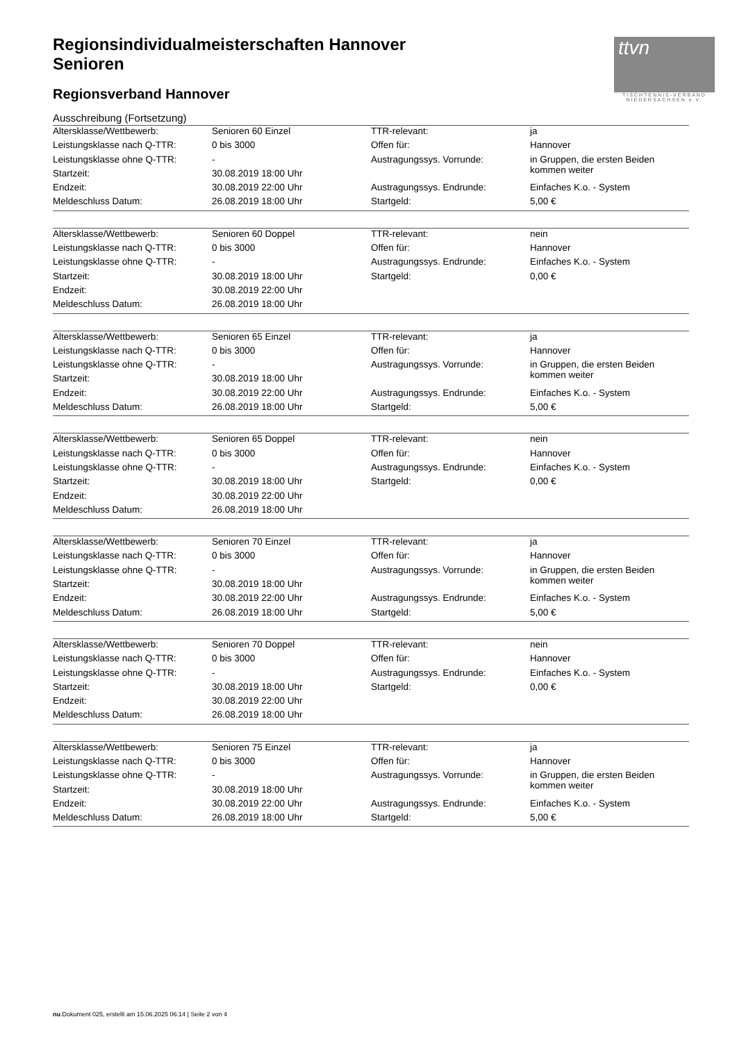ttvn
TISCHTENNIS-VERBAND NIEDERSACHSEN e.V.
Regionsindividualmeisterschaften Hannover
Senioren
Regionsverband Hannover
Ausschreibung (Fortsetzung)
| Altersklasse/Wettbewerb: | Senioren 60 Einzel | TTR-relevant: | ja |
| Leistungsklasse nach Q-TTR: | 0 bis 3000 | Offen für: | Hannover |
| Leistungsklasse ohne Q-TTR: | - | Austragungssys. Vorrunde: | in Gruppen, die ersten Beiden kommen weiter |
| Startzeit: | 30.08.2019 18:00 Uhr | | |
| Endzeit: | 30.08.2019 22:00 Uhr | Austragungssys. Endrunde: | Einfaches K.o. - System |
| Meldeschluss Datum: | 26.08.2019 18:00 Uhr | Startgeld: | 5,00 € |
| Altersklasse/Wettbewerb: | Senioren 60 Doppel | TTR-relevant: | nein |
| Leistungsklasse nach Q-TTR: | 0 bis 3000 | Offen für: | Hannover |
| Leistungsklasse ohne Q-TTR: | - | Austragungssys. Endrunde: | Einfaches K.o. - System |
| Startzeit: | 30.08.2019 18:00 Uhr | Startgeld: | 0,00 € |
| Endzeit: | 30.08.2019 22:00 Uhr | | |
| Meldeschluss Datum: | 26.08.2019 18:00 Uhr | | |
| Altersklasse/Wettbewerb: | Senioren 65 Einzel | TTR-relevant: | ja |
| Leistungsklasse nach Q-TTR: | 0 bis 3000 | Offen für: | Hannover |
| Leistungsklasse ohne Q-TTR: | - | Austragungssys. Vorrunde: | in Gruppen, die ersten Beiden kommen weiter |
| Startzeit: | 30.08.2019 18:00 Uhr | | |
| Endzeit: | 30.08.2019 22:00 Uhr | Austragungssys. Endrunde: | Einfaches K.o. - System |
| Meldeschluss Datum: | 26.08.2019 18:00 Uhr | Startgeld: | 5,00 € |
| Altersklasse/Wettbewerb: | Senioren 65 Doppel | TTR-relevant: | nein |
| Leistungsklasse nach Q-TTR: | 0 bis 3000 | Offen für: | Hannover |
| Leistungsklasse ohne Q-TTR: | - | Austragungssys. Endrunde: | Einfaches K.o. - System |
| Startzeit: | 30.08.2019 18:00 Uhr | Startgeld: | 0,00 € |
| Endzeit: | 30.08.2019 22:00 Uhr | | |
| Meldeschluss Datum: | 26.08.2019 18:00 Uhr | | |
| Altersklasse/Wettbewerb: | Senioren 70 Einzel | TTR-relevant: | ja |
| Leistungsklasse nach Q-TTR: | 0 bis 3000 | Offen für: | Hannover |
| Leistungsklasse ohne Q-TTR: | - | Austragungssys. Vorrunde: | in Gruppen, die ersten Beiden kommen weiter |
| Startzeit: | 30.08.2019 18:00 Uhr | | |
| Endzeit: | 30.08.2019 22:00 Uhr | Austragungssys. Endrunde: | Einfaches K.o. - System |
| Meldeschluss Datum: | 26.08.2019 18:00 Uhr | Startgeld: | 5,00 € |
| Altersklasse/Wettbewerb: | Senioren 70 Doppel | TTR-relevant: | nein |
| Leistungsklasse nach Q-TTR: | 0 bis 3000 | Offen für: | Hannover |
| Leistungsklasse ohne Q-TTR: | - | Austragungssys. Endrunde: | Einfaches K.o. - System |
| Startzeit: | 30.08.2019 18:00 Uhr | Startgeld: | 0,00 € |
| Endzeit: | 30.08.2019 22:00 Uhr | | |
| Meldeschluss Datum: | 26.08.2019 18:00 Uhr | | |
| Altersklasse/Wettbewerb: | Senioren 75 Einzel | TTR-relevant: | ja |
| Leistungsklasse nach Q-TTR: | 0 bis 3000 | Offen für: | Hannover |
| Leistungsklasse ohne Q-TTR: | - | Austragungssys. Vorrunde: | in Gruppen, die ersten Beiden kommen weiter |
| Startzeit: | 30.08.2019 18:00 Uhr | | |
| Endzeit: | 30.08.2019 22:00 Uhr | Austragungssys. Endrunde: | Einfaches K.o. - System |
| Meldeschluss Datum: | 26.08.2019 18:00 Uhr | Startgeld: | 5,00 € |
nu.Dokument 025, erstellt am 15.06.2025 06:14 | Seite 2 von 4